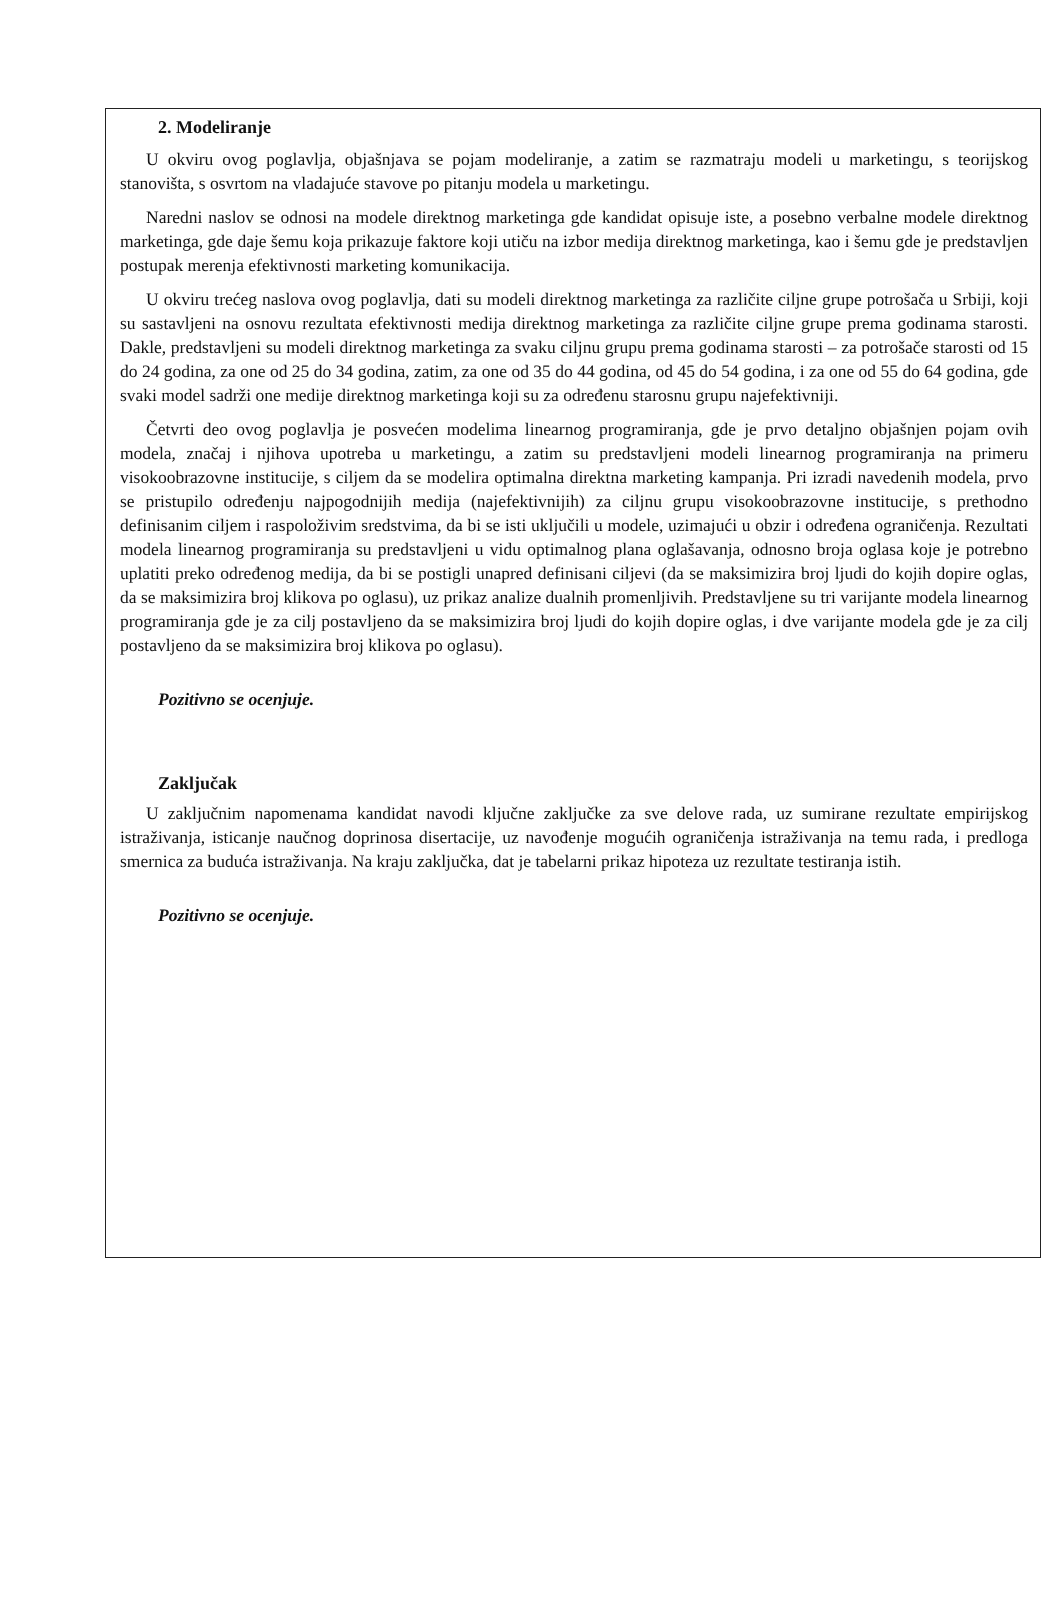2. Modeliranje
U okviru ovog poglavlja, objašnjava se pojam modeliranje, a zatim se razmatraju modeli u marketingu, s teorijskog stanovišta, s osvrtom na vladajuće stavove po pitanju modela u marketingu.
Naredni naslov se odnosi na modele direktnog marketinga gde kandidat opisuje iste, a posebno verbalne modele direktnog marketinga, gde daje šemu koja prikazuje faktore koji utiču na izbor medija direktnog marketinga, kao i šemu gde je predstavljen postupak merenja efektivnosti marketing komunikacija.
U okviru trećeg naslova ovog poglavlja, dati su modeli direktnog marketinga za različite ciljne grupe potrošača u Srbiji, koji su sastavljeni na osnovu rezultata efektivnosti medija direktnog marketinga za različite ciljne grupe prema godinama starosti. Dakle, predstavljeni su modeli direktnog marketinga za svaku ciljnu grupu prema godinama starosti – za potrošače starosti od 15 do 24 godina, za one od 25 do 34 godina, zatim, za one od 35 do 44 godina, od 45 do 54 godina, i za one od 55 do 64 godina, gde svaki model sadrži one medije direktnog marketinga koji su za određenu starosnu grupu najefektivniji.
Četvrti deo ovog poglavlja je posvećen modelima linearnog programiranja, gde je prvo detaljno objašnjen pojam ovih modela, značaj i njihova upotreba u marketingu, a zatim su predstavljeni modeli linearnog programiranja na primeru visokoobrazovne institucije, s ciljem da se modelira optimalna direktna marketing kampanja. Pri izradi navedenih modela, prvo se pristupilo određenju najpogodnijih medija (najefektivnijih) za ciljnu grupu visokoobrazovne institucije, s prethodno definisanim ciljem i raspoloživim sredstvima, da bi se isti uključili u modele, uzimajući u obzir i određena ograničenja. Rezultati modela linearnog programiranja su predstavljeni u vidu optimalnog plana oglašavanja, odnosno broja oglasa koje je potrebno uplatiti preko određenog medija, da bi se postigli unapred definisani ciljevi (da se maksimizira broj ljudi do kojih dopire oglas, da se maksimizira broj klikova po oglasu), uz prikaz analize dualnih promenljivih. Predstavljene su tri varijante modela linearnog programiranja gde je za cilj postavljeno da se maksimizira broj ljudi do kojih dopire oglas, i dve varijante modela gde je za cilj postavljeno da se maksimizira broj klikova po oglasu).
Pozitivno se ocenjuje.
Zaključak
U zaključnim napomenama kandidat navodi ključne zaključke za sve delove rada, uz sumirane rezultate empirijskog istraživanja, isticanje naučnog doprinosa disertacije, uz navođenje mogućih ograničenja istraživanja na temu rada, i predloga smernica za buduća istraživanja. Na kraju zaključka, dat je tabelarni prikaz hipoteza uz rezultate testiranja istih.
Pozitivno se ocenjuje.